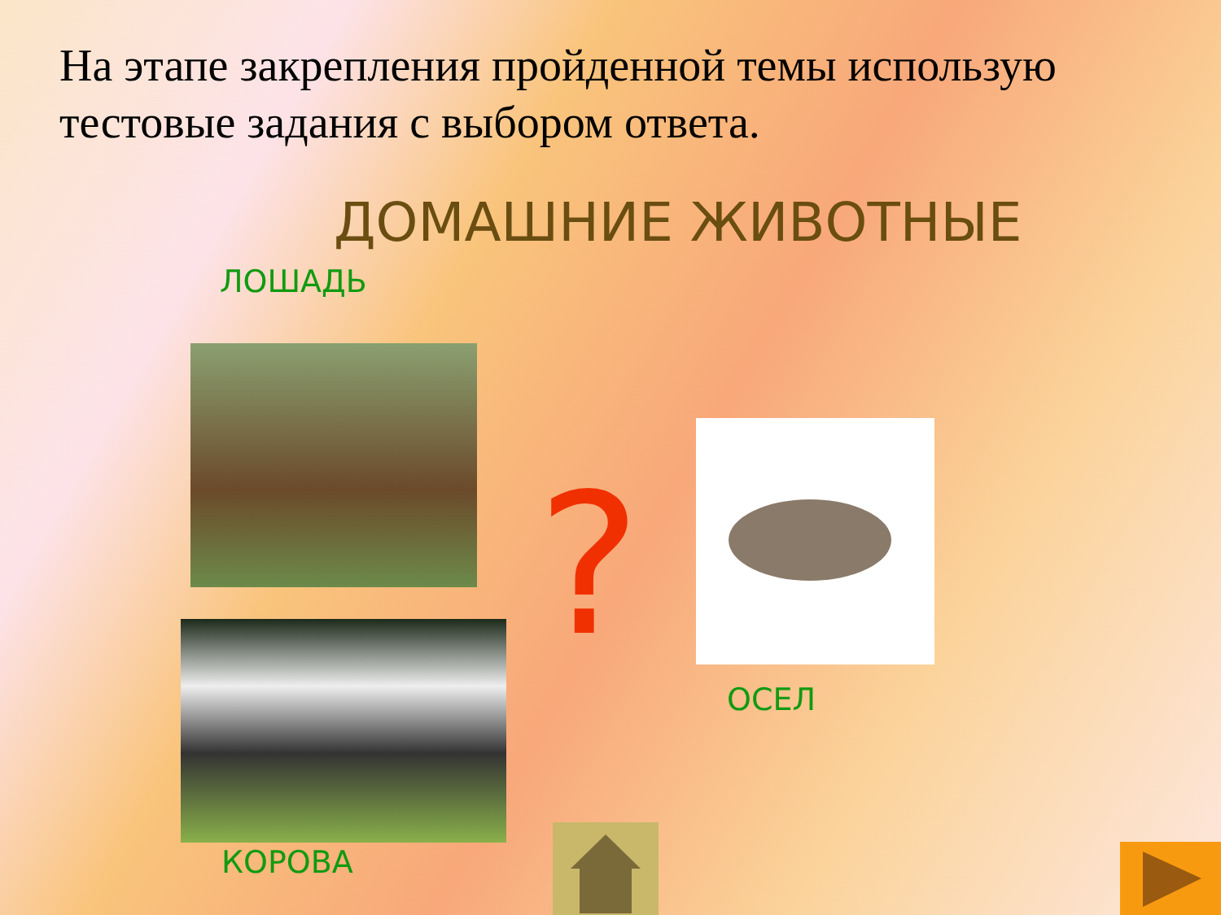На этапе закрепления пройденной темы использую тестовые задания с выбором ответа.
ДОМАШНИЕ ЖИВОТНЫЕ
ЛОШАДЬ
?
ОСЕЛ
КОРОВА